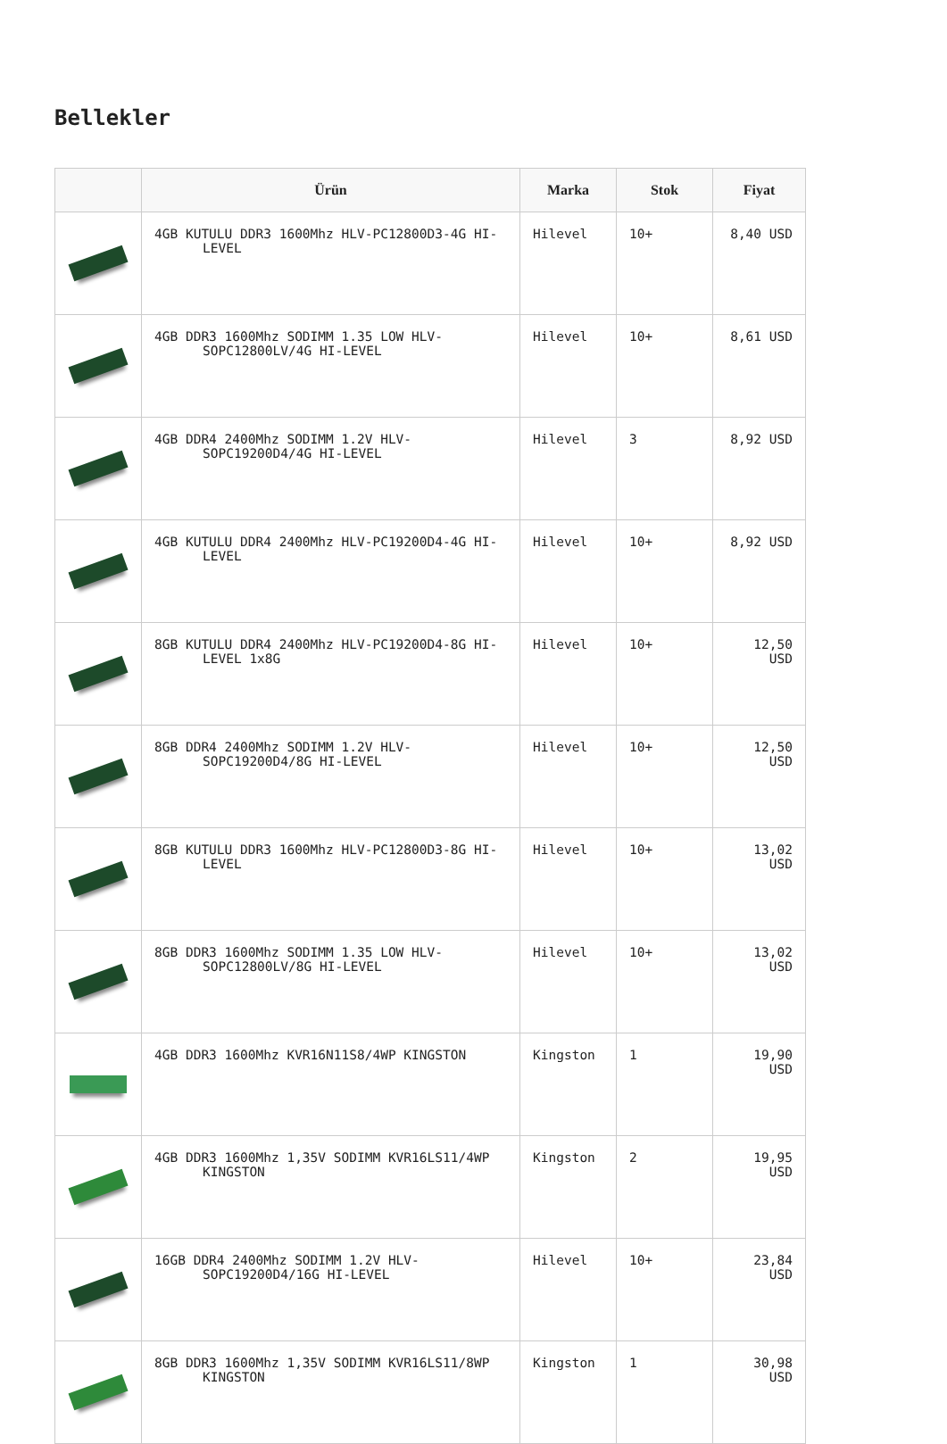Bellekler
| | Ürün | Marka | Stok | Fiyat |
| --- | --- | --- | --- | --- |
| | 4GB KUTULU DDR3 1600Mhz HLV-PC12800D3-4G HI-LEVEL | Hilevel | 10+ | 8,40 USD |
| | 4GB DDR3 1600Mhz SODIMM 1.35 LOW HLV-SOPC12800LV/4G HI-LEVEL | Hilevel | 10+ | 8,61 USD |
| | 4GB DDR4 2400Mhz SODIMM 1.2V HLV-SOPC19200D4/4G HI-LEVEL | Hilevel | 3 | 8,92 USD |
| | 4GB KUTULU DDR4 2400Mhz HLV-PC19200D4-4G HI-LEVEL | Hilevel | 10+ | 8,92 USD |
| | 8GB KUTULU DDR4 2400Mhz HLV-PC19200D4-8G HI-LEVEL 1x8G | Hilevel | 10+ | 12,50 USD |
| | 8GB DDR4 2400Mhz SODIMM 1.2V HLV-SOPC19200D4/8G HI-LEVEL | Hilevel | 10+ | 12,50 USD |
| | 8GB KUTULU DDR3 1600Mhz HLV-PC12800D3-8G HI-LEVEL | Hilevel | 10+ | 13,02 USD |
| | 8GB DDR3 1600Mhz SODIMM 1.35 LOW HLV-SOPC12800LV/8G HI-LEVEL | Hilevel | 10+ | 13,02 USD |
| | 4GB DDR3 1600Mhz KVR16N11S8/4WP KINGSTON | Kingston | 1 | 19,90 USD |
| | 4GB DDR3 1600Mhz 1,35V SODIMM KVR16LS11/4WP KINGSTON | Kingston | 2 | 19,95 USD |
| | 16GB DDR4 2400Mhz SODIMM 1.2V HLV-SOPC19200D4/16G HI-LEVEL | Hilevel | 10+ | 23,84 USD |
| | 8GB DDR3 1600Mhz 1,35V SODIMM KVR16LS11/8WP KINGSTON | Kingston | 1 | 30,98 USD |